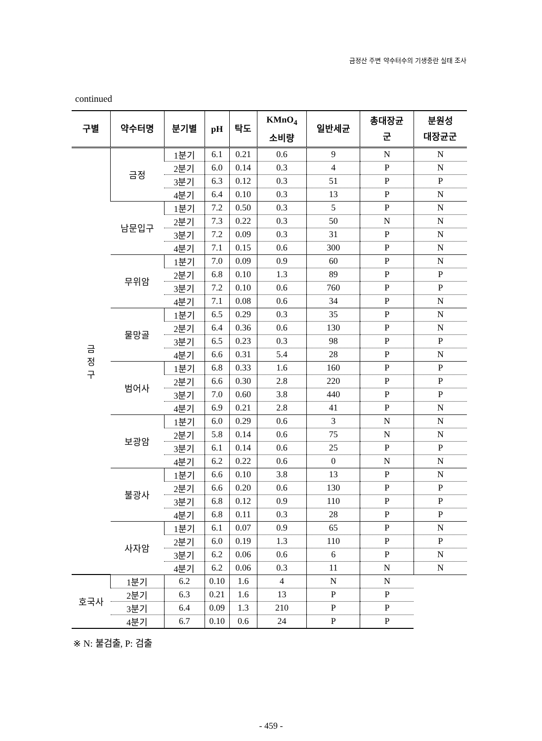금정산 주변 약수터수의 기생충란 실태 조사
continued
| 구별 | 약수터명 | 분기별 | pH | 탁도 | KMnO<sub>4</sub> 소비량 | 일반세균 | 총대장균 군 | 분원성 대장균군 |
| --- | --- | --- | --- | --- | --- | --- | --- | --- |
| 금 정 구 | 금정 | 1분기 | 6.1 | 0.21 | 0.6 | 9 | N | N |
| | | 2분기 | 6.0 | 0.14 | 0.3 | 4 | P | N |
| | | 3분기 | 6.3 | 0.12 | 0.3 | 51 | P | P |
| | | 4분기 | 6.4 | 0.10 | 0.3 | 13 | P | N |
| | 남문입구 | 1분기 | 7.2 | 0.50 | 0.3 | 5 | P | N |
| | | 2분기 | 7.3 | 0.22 | 0.3 | 50 | N | N |
| | | 3분기 | 7.2 | 0.09 | 0.3 | 31 | P | N |
| | | 4분기 | 7.1 | 0.15 | 0.6 | 300 | P | N |
| | 무위암 | 1분기 | 7.0 | 0.09 | 0.9 | 60 | P | N |
| | | 2분기 | 6.8 | 0.10 | 1.3 | 89 | P | P |
| | | 3분기 | 7.2 | 0.10 | 0.6 | 760 | P | P |
| | | 4분기 | 7.1 | 0.08 | 0.6 | 34 | P | N |
| | 물망골 | 1분기 | 6.5 | 0.29 | 0.3 | 35 | P | N |
| | | 2분기 | 6.4 | 0.36 | 0.6 | 130 | P | N |
| | | 3분기 | 6.5 | 0.23 | 0.3 | 98 | P | P |
| | | 4분기 | 6.6 | 0.31 | 5.4 | 28 | P | N |
| | 범어사 | 1분기 | 6.8 | 0.33 | 1.6 | 160 | P | P |
| | | 2분기 | 6.6 | 0.30 | 2.8 | 220 | P | P |
| | | 3분기 | 7.0 | 0.60 | 3.8 | 440 | P | P |
| | | 4분기 | 6.9 | 0.21 | 2.8 | 41 | P | N |
| | 보광암 | 1분기 | 6.0 | 0.29 | 0.6 | 3 | N | N |
| | | 2분기 | 5.8 | 0.14 | 0.6 | 75 | N | N |
| | | 3분기 | 6.1 | 0.14 | 0.6 | 25 | P | P |
| | | 4분기 | 6.2 | 0.22 | 0.6 | 0 | N | N |
| | 불광사 | 1분기 | 6.6 | 0.10 | 3.8 | 13 | P | N |
| | | 2분기 | 6.6 | 0.20 | 0.6 | 130 | P | P |
| | | 3분기 | 6.8 | 0.12 | 0.9 | 110 | P | P |
| | | 4분기 | 6.8 | 0.11 | 0.3 | 28 | P | P |
| | 사자암 | 1분기 | 6.1 | 0.07 | 0.9 | 65 | P | N |
| | | 2분기 | 6.0 | 0.19 | 1.3 | 110 | P | P |
| | | 3분기 | 6.2 | 0.06 | 0.6 | 6 | P | N |
| | | 4분기 | 6.2 | 0.06 | 0.3 | 11 | N | N |
| 호국사 | 1분기 | 6.2 | 0.10 | 1.6 | 4 | N | N | |
| | 2분기 | 6.3 | 0.21 | 1.6 | 13 | P | P | |
| | 3분기 | 6.4 | 0.09 | 1.3 | 210 | P | P | |
| | 4분기 | 6.7 | 0.10 | 0.6 | 24 | P | P | |
※ N: 불검출, P: 검출
- 459 -